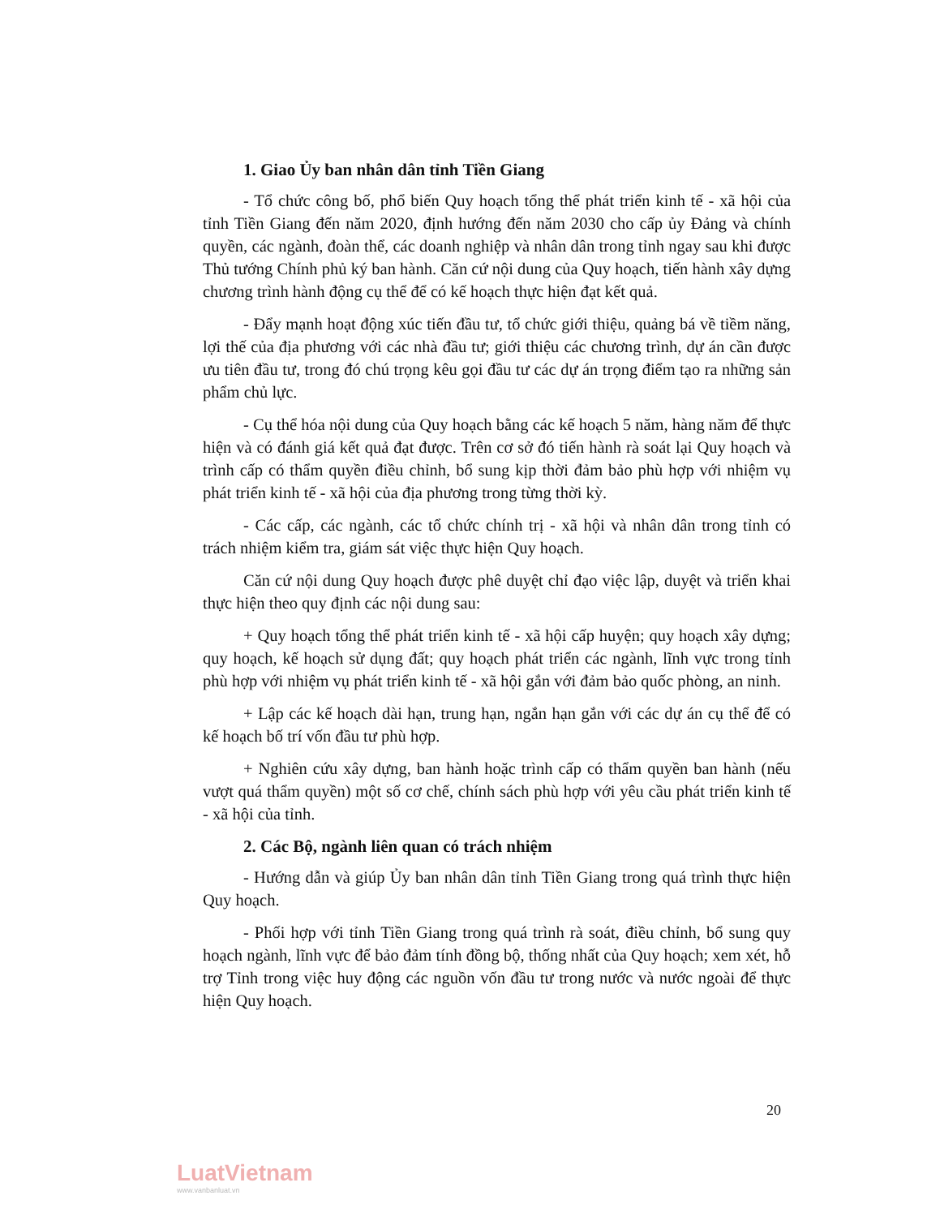1. Giao Ủy ban nhân dân tỉnh Tiền Giang
- Tổ chức công bố, phổ biến Quy hoạch tổng thể phát triển kinh tế - xã hội của tỉnh Tiền Giang đến năm 2020, định hướng đến năm 2030 cho cấp ủy Đảng và chính quyền, các ngành, đoàn thể, các doanh nghiệp và nhân dân trong tỉnh ngay sau khi được Thủ tướng Chính phủ ký ban hành. Căn cứ nội dung của Quy hoạch, tiến hành xây dựng chương trình hành động cụ thể để có kế hoạch thực hiện đạt kết quả.
- Đẩy mạnh hoạt động xúc tiến đầu tư, tổ chức giới thiệu, quảng bá về tiềm năng, lợi thế của địa phương với các nhà đầu tư; giới thiệu các chương trình, dự án cần được ưu tiên đầu tư, trong đó chú trọng kêu gọi đầu tư các dự án trọng điểm tạo ra những sản phẩm chủ lực.
- Cụ thể hóa nội dung của Quy hoạch bằng các kế hoạch 5 năm, hàng năm để thực hiện và có đánh giá kết quả đạt được. Trên cơ sở đó tiến hành rà soát lại Quy hoạch và trình cấp có thẩm quyền điều chỉnh, bổ sung kịp thời đảm bảo phù hợp với nhiệm vụ phát triển kinh tế - xã hội của địa phương trong từng thời kỳ.
- Các cấp, các ngành, các tổ chức chính trị - xã hội và nhân dân trong tỉnh có trách nhiệm kiểm tra, giám sát việc thực hiện Quy hoạch.
Căn cứ nội dung Quy hoạch được phê duyệt chỉ đạo việc lập, duyệt và triển khai thực hiện theo quy định các nội dung sau:
+ Quy hoạch tổng thể phát triển kinh tế - xã hội cấp huyện; quy hoạch xây dựng; quy hoạch, kế hoạch sử dụng đất; quy hoạch phát triển các ngành, lĩnh vực trong tỉnh phù hợp với nhiệm vụ phát triển kinh tế - xã hội gắn với đảm bảo quốc phòng, an ninh.
+ Lập các kế hoạch dài hạn, trung hạn, ngắn hạn gắn với các dự án cụ thể để có kế hoạch bố trí vốn đầu tư phù hợp.
+ Nghiên cứu xây dựng, ban hành hoặc trình cấp có thẩm quyền ban hành (nếu vượt quá thẩm quyền) một số cơ chế, chính sách phù hợp với yêu cầu phát triển kinh tế - xã hội của tỉnh.
2. Các Bộ, ngành liên quan có trách nhiệm
- Hướng dẫn và giúp Ủy ban nhân dân tỉnh Tiền Giang trong quá trình thực hiện Quy hoạch.
- Phối hợp với tỉnh Tiền Giang trong quá trình rà soát, điều chỉnh, bổ sung quy hoạch ngành, lĩnh vực để bảo đảm tính đồng bộ, thống nhất của Quy hoạch; xem xét, hỗ trợ Tỉnh trong việc huy động các nguồn vốn đầu tư trong nước và nước ngoài để thực hiện Quy hoạch.
20
LuatVietnam
www.vanbanluat.vn